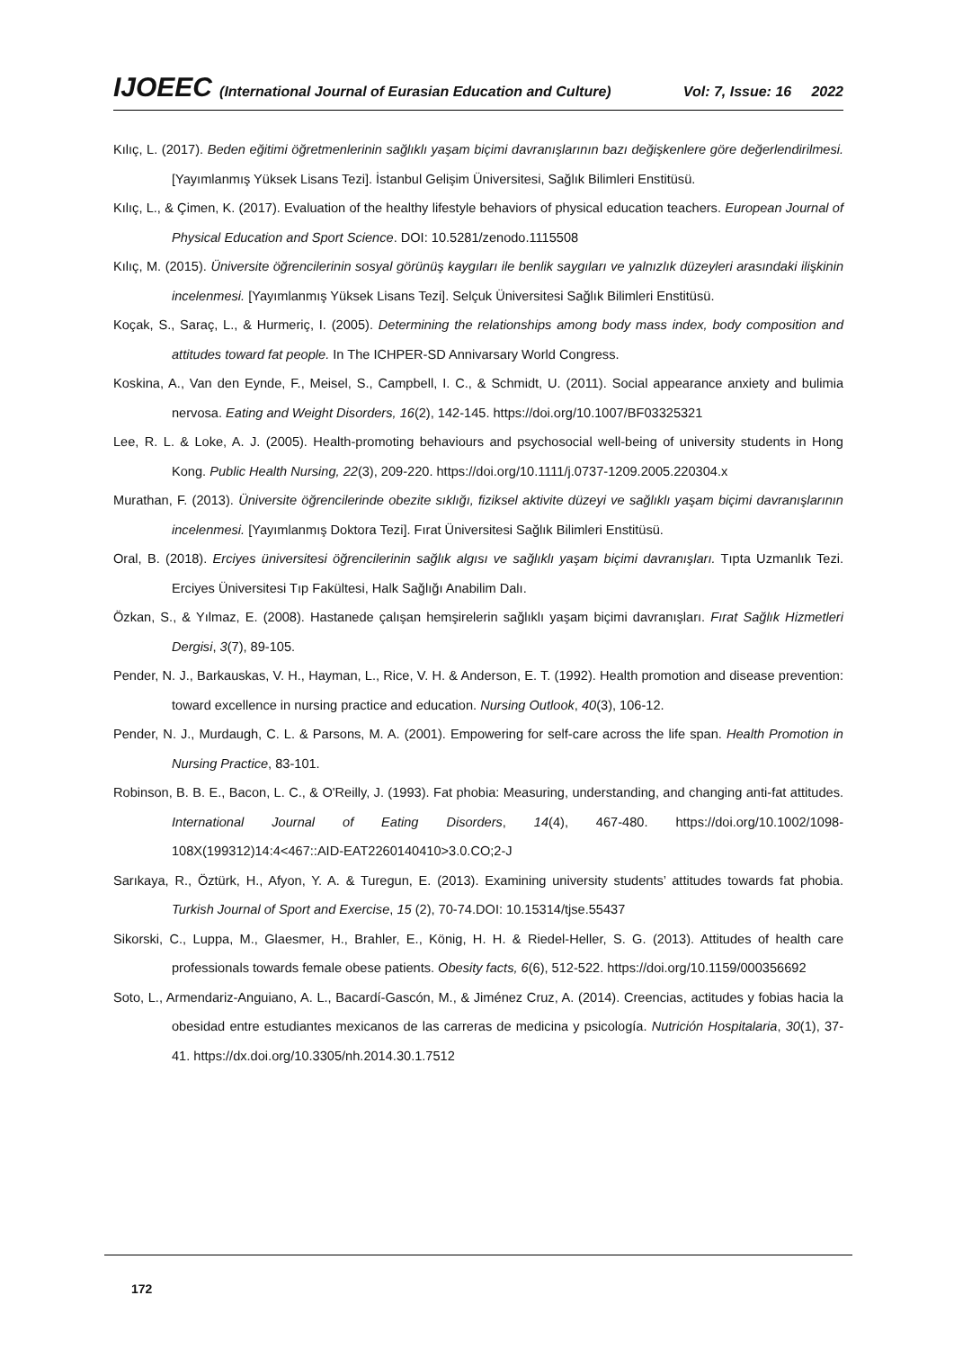IJOEEC (International Journal of Eurasian Education and Culture) Vol: 7, Issue: 16 2022
Kılıç, L. (2017). Beden eğitimi öğretmenlerinin sağlıklı yaşam biçimi davranışlarının bazı değişkenlere göre değerlendirilmesi. [Yayımlanmış Yüksek Lisans Tezi]. İstanbul Gelişim Üniversitesi, Sağlık Bilimleri Enstitüsü.
Kılıç, L., & Çimen, K. (2017). Evaluation of the healthy lifestyle behaviors of physical education teachers. European Journal of Physical Education and Sport Science. DOI: 10.5281/zenodo.1115508
Kılıç, M. (2015). Üniversite öğrencilerinin sosyal görünüş kaygıları ile benlik saygıları ve yalnızlık düzeyleri arasındaki ilişkinin incelenmesi. [Yayımlanmış Yüksek Lisans Tezi]. Selçuk Üniversitesi Sağlık Bilimleri Enstitüsü.
Koçak, S., Saraç, L., & Hurmeriç, I. (2005). Determining the relationships among body mass index, body composition and attitudes toward fat people. In The ICHPER-SD Annivarsary World Congress.
Koskina, A., Van den Eynde, F., Meisel, S., Campbell, I. C., & Schmidt, U. (2011). Social appearance anxiety and bulimia nervosa. Eating and Weight Disorders, 16(2), 142-145. https://doi.org/10.1007/BF03325321
Lee, R. L. & Loke, A. J. (2005). Health-promoting behaviours and psychosocial well-being of university students in Hong Kong. Public Health Nursing, 22(3), 209-220. https://doi.org/10.1111/j.0737-1209.2005.220304.x
Murathan, F. (2013). Üniversite öğrencilerinde obezite sıklığı, fiziksel aktivite düzeyi ve sağlıklı yaşam biçimi davranışlarının incelenmesi. [Yayımlanmış Doktora Tezi]. Fırat Üniversitesi Sağlık Bilimleri Enstitüsü.
Oral, B. (2018). Erciyes üniversitesi öğrencilerinin sağlık algısı ve sağlıklı yaşam biçimi davranışları. Tıpta Uzmanlık Tezi. Erciyes Üniversitesi Tıp Fakültesi, Halk Sağlığı Anabilim Dalı.
Özkan, S., & Yılmaz, E. (2008). Hastanede çalışan hemşirelerin sağlıklı yaşam biçimi davranışları. Fırat Sağlık Hizmetleri Dergisi, 3(7), 89-105.
Pender, N. J., Barkauskas, V. H., Hayman, L., Rice, V. H. & Anderson, E. T. (1992). Health promotion and disease prevention: toward excellence in nursing practice and education. Nursing Outlook, 40(3), 106-12.
Pender, N. J., Murdaugh, C. L. & Parsons, M. A. (2001). Empowering for self-care across the life span. Health Promotion in Nursing Practice, 83-101.
Robinson, B. B. E., Bacon, L. C., & O'Reilly, J. (1993). Fat phobia: Measuring, understanding, and changing anti-fat attitudes. International Journal of Eating Disorders, 14(4), 467-480. https://doi.org/10.1002/1098-108X(199312)14:4<467::AID-EAT2260140410>3.0.CO;2-J
Sarıkaya, R., Öztürk, H., Afyon, Y. A. & Turegun, E. (2013). Examining university students’ attitudes towards fat phobia. Turkish Journal of Sport and Exercise, 15 (2), 70-74.DOI: 10.15314/tjse.55437
Sikorski, C., Luppa, M., Glaesmer, H., Brahler, E., König, H. H. & Riedel-Heller, S. G. (2013). Attitudes of health care professionals towards female obese patients. Obesity facts, 6(6), 512-522. https://doi.org/10.1159/000356692
Soto, L., Armendariz-Anguiano, A. L., Bacardí-Gascón, M., & Jiménez Cruz, A. (2014). Creencias, actitudes y fobias hacia la obesidad entre estudiantes mexicanos de las carreras de medicina y psicología. Nutrición Hospitalaria, 30(1), 37-41. https://dx.doi.org/10.3305/nh.2014.30.1.7512
172